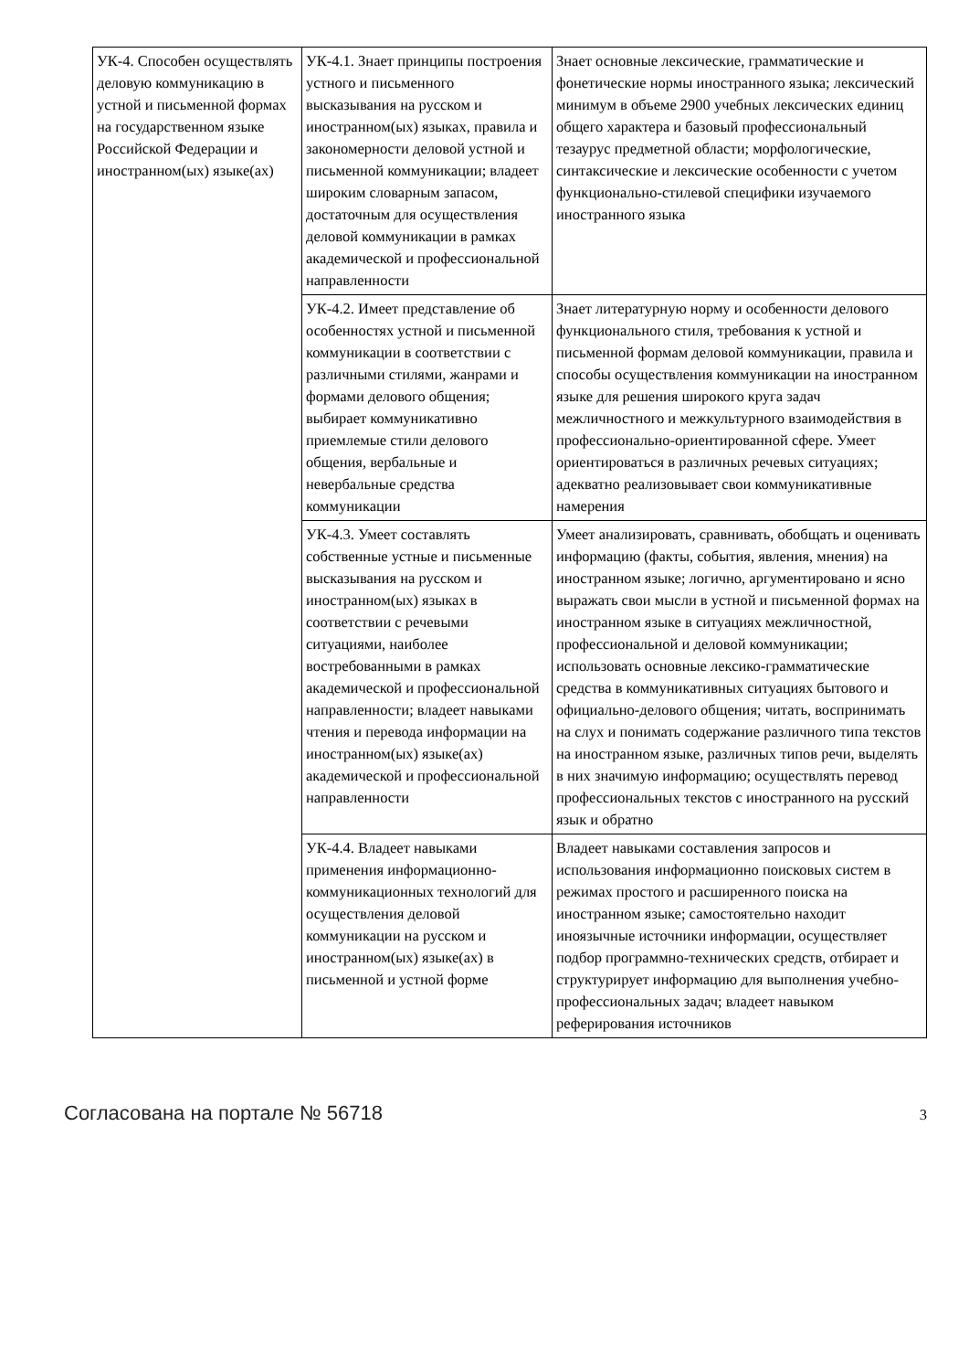| УК-4. Способен осуществлять деловую коммуникацию в устной и письменной формах на государственном языке Российской Федерации и иностранном(ых) языке(ах) | УК-4.1. Знает принципы построения устного и письменного высказывания на русском и иностранном(ых) языках, правила и закономерности деловой устной и письменной коммуникации; владеет широким словарным запасом, достаточным для осуществления деловой коммуникации в рамках академической и профессиональной направленности | Знает основные лексические, грамматические и фонетические нормы иностранного языка; лексический минимум в объеме 2900 учебных лексических единиц общего характера и базовый профессиональный тезаурус предметной области; морфологические, синтаксические и лексические особенности с учетом функционально-стилевой специфики изучаемого иностранного языка |
| | УК-4.2. Имеет представление об особенностях устной и письменной коммуникации в соответствии с различными стилями, жанрами и формами делового общения; выбирает коммуникативно приемлемые стили делового общения, вербальные и невербальные средства коммуникации | Знает литературную норму и особенности делового функционального стиля, требования к устной и письменной формам деловой коммуникации, правила и способы осуществления коммуникации на иностранном языке для решения широкого круга задач межличностного и межкультурного взаимодействия в профессионально-ориентированной сфере. Умеет ориентироваться в различных речевых ситуациях; адекватно реализовывает свои коммуникативные намерения |
| | УК-4.3. Умеет составлять собственные устные и письменные высказывания на русском и иностранном(ых) языках в соответствии с речевыми ситуациями, наиболее востребованными в рамках академической и профессиональной направленности; владеет навыками чтения и перевода информации на иностранном(ых) языке(ах) академической и профессиональной направленности | Умеет анализировать, сравнивать, обобщать и оценивать информацию (факты, события, явления, мнения) на иностранном языке; логично, аргументировано и ясно выражать свои мысли в устной и письменной формах на иностранном языке в ситуациях межличностной, профессиональной и деловой коммуникации; использовать основные лексико-грамматические средства в коммуникативных ситуациях бытового и официально-делового общения; читать, воспринимать на слух и понимать содержание различного типа текстов на иностранном языке, различных типов речи, выделять в них значимую информацию; осуществлять перевод профессиональных текстов с иностранного на русский язык и обратно |
| | УК-4.4. Владеет навыками применения информационно-коммуникационных технологий для осуществления деловой коммуникации на русском и иностранном(ых) языке(ах) в письменной и устной форме | Владеет навыками составления запросов и использования информационно поисковых систем в режимах простого и расширенного поиска на иностранном языке; самостоятельно находит иноязычные источники информации, осуществляет подбор программно-технических средств, отбирает и структурирует информацию для выполнения учебно-профессиональных задач; владеет навыком реферирования источников |
Согласована на портале № 56718 3